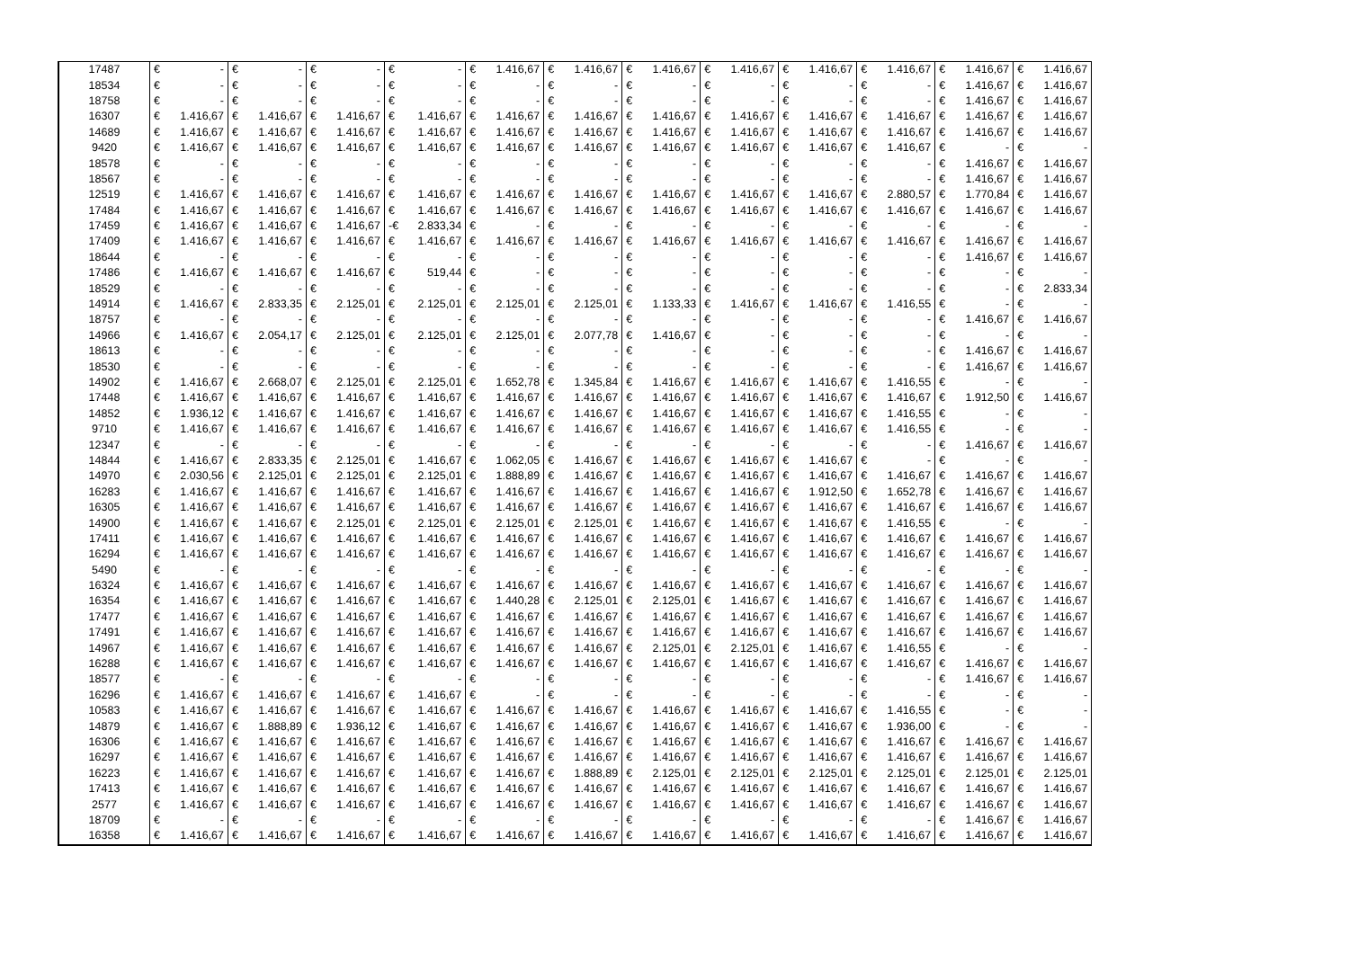| 17487 | € | - | € | - | € | - | € | - | € | 1.416,67 | € | 1.416,67 | € | 1.416,67 | € | 1.416,67 | € | 1.416,67 | € | 1.416,67 | € | 1.416,67 | € | 1.416,67 |
| 18534 | € | - | € | - | € | - | € | - | € | - | € | - | € | - | € | - | € | - | € | - | € | 1.416,67 | € | 1.416,67 |
| 18758 | € | - | € | - | € | - | € | - | € | - | € | - | € | - | € | - | € | - | € | - | € | 1.416,67 | € | 1.416,67 |
| 16307 | € | 1.416,67 | € | 1.416,67 | € | 1.416,67 | € | 1.416,67 | € | 1.416,67 | € | 1.416,67 | € | 1.416,67 | € | 1.416,67 | € | 1.416,67 | € | 1.416,67 | € | 1.416,67 | € | 1.416,67 |
| 14689 | € | 1.416,67 | € | 1.416,67 | € | 1.416,67 | € | 1.416,67 | € | 1.416,67 | € | 1.416,67 | € | 1.416,67 | € | 1.416,67 | € | 1.416,67 | € | 1.416,67 | € | 1.416,67 | € | 1.416,67 |
| 9420 | € | 1.416,67 | € | 1.416,67 | € | 1.416,67 | € | 1.416,67 | € | 1.416,67 | € | 1.416,67 | € | 1.416,67 | € | 1.416,67 | € | 1.416,67 | € | 1.416,67 | € | - | € | - |
| 18578 | € | - | € | - | € | - | € | - | € | - | € | - | € | - | € | - | € | - | € | - | € | 1.416,67 | € | 1.416,67 |
| 18567 | € | - | € | - | € | - | € | - | € | - | € | - | € | - | € | - | € | - | € | - | € | 1.416,67 | € | 1.416,67 |
| 12519 | € | 1.416,67 | € | 1.416,67 | € | 1.416,67 | € | 1.416,67 | € | 1.416,67 | € | 1.416,67 | € | 1.416,67 | € | 1.416,67 | € | 1.416,67 | € | 2.880,57 | € | 1.770,84 | € | 1.416,67 |
| 17484 | € | 1.416,67 | € | 1.416,67 | € | 1.416,67 | € | 1.416,67 | € | 1.416,67 | € | 1.416,67 | € | 1.416,67 | € | 1.416,67 | € | 1.416,67 | € | 1.416,67 | € | 1.416,67 | € | 1.416,67 |
| 17459 | € | 1.416,67 | € | 1.416,67 | € | 1.416,67 | -€ | 2.833,34 | € | - | € | - | € | - | € | - | € | - | € | - | € | - | € | - |
| 17409 | € | 1.416,67 | € | 1.416,67 | € | 1.416,67 | € | 1.416,67 | € | 1.416,67 | € | 1.416,67 | € | 1.416,67 | € | 1.416,67 | € | 1.416,67 | € | 1.416,67 | € | 1.416,67 | € | 1.416,67 |
| 18644 | € | - | € | - | € | - | € | - | € | - | € | - | € | - | € | - | € | - | € | - | € | 1.416,67 | € | 1.416,67 |
| 17486 | € | 1.416,67 | € | 1.416,67 | € | 1.416,67 | € | 519,44 | € | - | € | - | € | - | € | - | € | - | € | - | € | - | € | - |
| 18529 | € | - | € | - | € | - | € | - | € | - | € | - | € | - | € | - | € | - | € | - | € | - | € | 2.833,34 |
| 14914 | € | 1.416,67 | € | 2.833,35 | € | 2.125,01 | € | 2.125,01 | € | 2.125,01 | € | 2.125,01 | € | 1.133,33 | € | 1.416,67 | € | 1.416,67 | € | 1.416,55 | € | - | € | - |
| 18757 | € | - | € | - | € | - | € | - | € | - | € | - | € | - | € | - | € | - | € | - | € | 1.416,67 | € | 1.416,67 |
| 14966 | € | 1.416,67 | € | 2.054,17 | € | 2.125,01 | € | 2.125,01 | € | 2.125,01 | € | 2.077,78 | € | 1.416,67 | € | - | € | - | € | - | € | - | € | - |
| 18613 | € | - | € | - | € | - | € | - | € | - | € | - | € | - | € | - | € | - | € | - | € | 1.416,67 | € | 1.416,67 |
| 18530 | € | - | € | - | € | - | € | - | € | - | € | - | € | - | € | - | € | - | € | - | € | 1.416,67 | € | 1.416,67 |
| 14902 | € | 1.416,67 | € | 2.668,07 | € | 2.125,01 | € | 2.125,01 | € | 1.652,78 | € | 1.345,84 | € | 1.416,67 | € | 1.416,67 | € | 1.416,67 | € | 1.416,55 | € | - | € | - |
| 17448 | € | 1.416,67 | € | 1.416,67 | € | 1.416,67 | € | 1.416,67 | € | 1.416,67 | € | 1.416,67 | € | 1.416,67 | € | 1.416,67 | € | 1.416,67 | € | 1.416,67 | € | 1.912,50 | € | 1.416,67 |
| 14852 | € | 1.936,12 | € | 1.416,67 | € | 1.416,67 | € | 1.416,67 | € | 1.416,67 | € | 1.416,67 | € | 1.416,67 | € | 1.416,67 | € | 1.416,67 | € | 1.416,55 | € | - | € | - |
| 9710 | € | 1.416,67 | € | 1.416,67 | € | 1.416,67 | € | 1.416,67 | € | 1.416,67 | € | 1.416,67 | € | 1.416,67 | € | 1.416,67 | € | 1.416,67 | € | 1.416,55 | € | - | € | - |
| 12347 | € | - | € | - | € | - | € | - | € | - | € | - | € | - | € | - | € | - | € | - | € | 1.416,67 | € | 1.416,67 |
| 14844 | € | 1.416,67 | € | 2.833,35 | € | 2.125,01 | € | 1.416,67 | € | 1.062,05 | € | 1.416,67 | € | 1.416,67 | € | 1.416,67 | € | 1.416,67 | € | - | € | - | € | - |
| 14970 | € | 2.030,56 | € | 2.125,01 | € | 2.125,01 | € | 2.125,01 | € | 1.888,89 | € | 1.416,67 | € | 1.416,67 | € | 1.416,67 | € | 1.416,67 | € | 1.416,67 | € | 1.416,67 | € | 1.416,67 |
| 16283 | € | 1.416,67 | € | 1.416,67 | € | 1.416,67 | € | 1.416,67 | € | 1.416,67 | € | 1.416,67 | € | 1.416,67 | € | 1.416,67 | € | 1.912,50 | € | 1.652,78 | € | 1.416,67 | € | 1.416,67 |
| 16305 | € | 1.416,67 | € | 1.416,67 | € | 1.416,67 | € | 1.416,67 | € | 1.416,67 | € | 1.416,67 | € | 1.416,67 | € | 1.416,67 | € | 1.416,67 | € | 1.416,67 | € | 1.416,67 | € | 1.416,67 |
| 14900 | € | 1.416,67 | € | 1.416,67 | € | 2.125,01 | € | 2.125,01 | € | 2.125,01 | € | 2.125,01 | € | 1.416,67 | € | 1.416,67 | € | 1.416,67 | € | 1.416,55 | € | - | € | - |
| 17411 | € | 1.416,67 | € | 1.416,67 | € | 1.416,67 | € | 1.416,67 | € | 1.416,67 | € | 1.416,67 | € | 1.416,67 | € | 1.416,67 | € | 1.416,67 | € | 1.416,67 | € | 1.416,67 | € | 1.416,67 |
| 16294 | € | 1.416,67 | € | 1.416,67 | € | 1.416,67 | € | 1.416,67 | € | 1.416,67 | € | 1.416,67 | € | 1.416,67 | € | 1.416,67 | € | 1.416,67 | € | 1.416,67 | € | 1.416,67 | € | 1.416,67 |
| 5490 | € | - | € | - | € | - | € | - | € | - | € | - | € | - | € | - | € | - | € | - | € | - | € | - |
| 16324 | € | 1.416,67 | € | 1.416,67 | € | 1.416,67 | € | 1.416,67 | € | 1.416,67 | € | 1.416,67 | € | 1.416,67 | € | 1.416,67 | € | 1.416,67 | € | 1.416,67 | € | 1.416,67 | € | 1.416,67 |
| 16354 | € | 1.416,67 | € | 1.416,67 | € | 1.416,67 | € | 1.416,67 | € | 1.440,28 | € | 2.125,01 | € | 2.125,01 | € | 1.416,67 | € | 1.416,67 | € | 1.416,67 | € | 1.416,67 | € | 1.416,67 |
| 17477 | € | 1.416,67 | € | 1.416,67 | € | 1.416,67 | € | 1.416,67 | € | 1.416,67 | € | 1.416,67 | € | 1.416,67 | € | 1.416,67 | € | 1.416,67 | € | 1.416,67 | € | 1.416,67 | € | 1.416,67 |
| 17491 | € | 1.416,67 | € | 1.416,67 | € | 1.416,67 | € | 1.416,67 | € | 1.416,67 | € | 1.416,67 | € | 1.416,67 | € | 1.416,67 | € | 1.416,67 | € | 1.416,67 | € | 1.416,67 | € | 1.416,67 |
| 14967 | € | 1.416,67 | € | 1.416,67 | € | 1.416,67 | € | 1.416,67 | € | 1.416,67 | € | 1.416,67 | € | 2.125,01 | € | 2.125,01 | € | 1.416,67 | € | 1.416,55 | € | - | € | - |
| 16288 | € | 1.416,67 | € | 1.416,67 | € | 1.416,67 | € | 1.416,67 | € | 1.416,67 | € | 1.416,67 | € | 1.416,67 | € | 1.416,67 | € | 1.416,67 | € | 1.416,67 | € | 1.416,67 | € | 1.416,67 |
| 18577 | € | - | € | - | € | - | € | - | € | - | € | - | € | - | € | - | € | - | € | - | € | 1.416,67 | € | 1.416,67 |
| 16296 | € | 1.416,67 | € | 1.416,67 | € | 1.416,67 | € | 1.416,67 | € | - | € | - | € | - | € | - | € | - | € | - | € | - | € | - |
| 10583 | € | 1.416,67 | € | 1.416,67 | € | 1.416,67 | € | 1.416,67 | € | 1.416,67 | € | 1.416,67 | € | 1.416,67 | € | 1.416,67 | € | 1.416,67 | € | 1.416,55 | € | - | € | - |
| 14879 | € | 1.416,67 | € | 1.888,89 | € | 1.936,12 | € | 1.416,67 | € | 1.416,67 | € | 1.416,67 | € | 1.416,67 | € | 1.416,67 | € | 1.416,67 | € | 1.936,00 | € | - | € | - |
| 16306 | € | 1.416,67 | € | 1.416,67 | € | 1.416,67 | € | 1.416,67 | € | 1.416,67 | € | 1.416,67 | € | 1.416,67 | € | 1.416,67 | € | 1.416,67 | € | 1.416,67 | € | 1.416,67 | € | 1.416,67 |
| 16297 | € | 1.416,67 | € | 1.416,67 | € | 1.416,67 | € | 1.416,67 | € | 1.416,67 | € | 1.416,67 | € | 1.416,67 | € | 1.416,67 | € | 1.416,67 | € | 1.416,67 | € | 1.416,67 | € | 1.416,67 |
| 16223 | € | 1.416,67 | € | 1.416,67 | € | 1.416,67 | € | 1.416,67 | € | 1.416,67 | € | 1.888,89 | € | 2.125,01 | € | 2.125,01 | € | 2.125,01 | € | 2.125,01 | € | 2.125,01 | € | 2.125,01 |
| 17413 | € | 1.416,67 | € | 1.416,67 | € | 1.416,67 | € | 1.416,67 | € | 1.416,67 | € | 1.416,67 | € | 1.416,67 | € | 1.416,67 | € | 1.416,67 | € | 1.416,67 | € | 1.416,67 | € | 1.416,67 |
| 2577 | € | 1.416,67 | € | 1.416,67 | € | 1.416,67 | € | 1.416,67 | € | 1.416,67 | € | 1.416,67 | € | 1.416,67 | € | 1.416,67 | € | 1.416,67 | € | 1.416,67 | € | 1.416,67 | € | 1.416,67 |
| 18709 | € | - | € | - | € | - | € | - | € | - | € | - | € | - | € | - | € | - | € | - | € | 1.416,67 | € | 1.416,67 |
| 16358 | € | 1.416,67 | € | 1.416,67 | € | 1.416,67 | € | 1.416,67 | € | 1.416,67 | € | 1.416,67 | € | 1.416,67 | € | 1.416,67 | € | 1.416,67 | € | 1.416,67 | € | 1.416,67 | € | 1.416,67 |